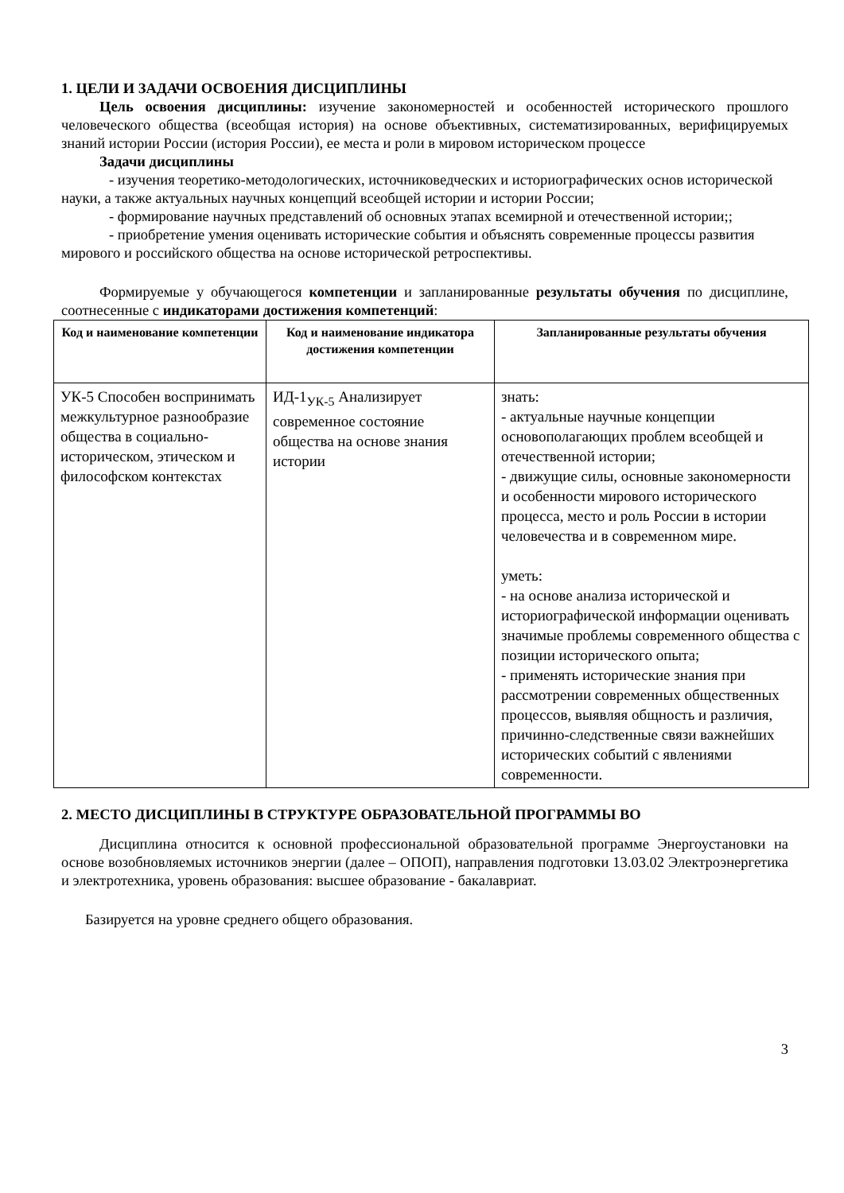1. ЦЕЛИ И ЗАДАЧИ ОСВОЕНИЯ ДИСЦИПЛИНЫ
Цель освоения дисциплины: изучение закономерностей и особенностей исторического прошлого человеческого общества (всеобщая история) на основе объективных, систематизированных, верифицируемых знаний истории России (история России), ее места и роли в мировом историческом процессе
Задачи дисциплины
- изучения теоретико-методологических, источниковедческих и историографических основ исторической науки, а также актуальных научных концепций всеобщей истории и истории России;
- формирование научных представлений об основных этапах всемирной и отечественной истории;;
- приобретение умения оценивать исторические события и объяснять современные процессы развития мирового и российского общества на основе исторической ретроспективы.
Формируемые у обучающегося компетенции и запланированные результаты обучения по дисциплине, соотнесенные с индикаторами достижения компетенций:
| Код и наименование компетенции | Код и наименование индикатора достижения компетенции | Запланированные результаты обучения |
| --- | --- | --- |
| УК-5 Способен воспринимать межкультурное разнообразие общества в социально-историческом, этическом и философском контекстах | ИД-1<sub>УК-5</sub> Анализирует современное состояние общества на основе знания истории | знать: - актуальные научные концепции основополагающих проблем всеобщей и отечественной истории; - движущие силы, основные закономерности и особенности мирового исторического процесса, место и роль России в истории человечества и в современном мире. уметь: - на основе анализа исторической и историографической информации оценивать значимые проблемы современного общества с позиции исторического опыта; - применять исторические знания при рассмотрении современных общественных процессов, выявляя общность и различия, причинно-следственные связи важнейших исторических событий с явлениями современности. |
2. МЕСТО ДИСЦИПЛИНЫ В СТРУКТУРЕ ОБРАЗОВАТЕЛЬНОЙ ПРОГРАММЫ ВО
Дисциплина относится к основной профессиональной образовательной программе Энергоустановки на основе возобновляемых источников энергии (далее – ОПОП), направления подготовки 13.03.02 Электроэнергетика и электротехника, уровень образования: высшее образование - бакалавриат.
Базируется на уровне среднего общего образования.
3